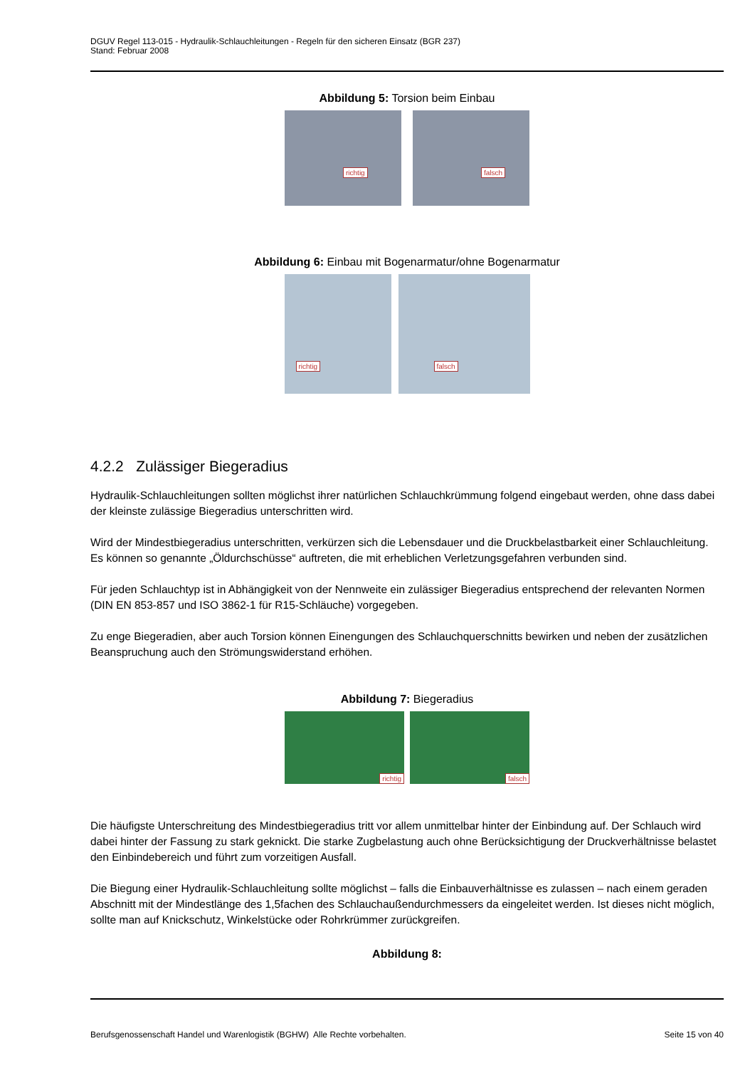DGUV Regel 113-015 - Hydraulik-Schlauchleitungen - Regeln für den sicheren Einsatz (BGR 237)
Stand: Februar 2008
Abbildung 5: Torsion beim Einbau
richtig
falsch
Abbildung 6: Einbau mit Bogenarmatur/ohne Bogenarmatur
richtig
falsch
4.2.2 Zulässiger Biegeradius
Hydraulik-Schlauchleitungen sollten möglichst ihrer natürlichen Schlauchkrümmung folgend eingebaut werden, ohne dass dabei der kleinste zulässige Biegeradius unterschritten wird.
Wird der Mindestbiegeradius unterschritten, verkürzen sich die Lebensdauer und die Druckbelastbarkeit einer Schlauchleitung. Es können so genannte „Öldurchschüsse“ auftreten, die mit erheblichen Verletzungsgefahren verbunden sind.
Für jeden Schlauchtyp ist in Abhängigkeit von der Nennweite ein zulässiger Biegeradius entsprechend der relevanten Normen (DIN EN 853-857 und ISO 3862-1 für R15-Schläuche) vorgegeben.
Zu enge Biegeradien, aber auch Torsion können Einengungen des Schlauchquerschnitts bewirken und neben der zusätzlichen Beanspruchung auch den Strömungswiderstand erhöhen.
Abbildung 7: Biegeradius
richtig
falsch
Die häufigste Unterschreitung des Mindestbiegeradius tritt vor allem unmittelbar hinter der Einbindung auf. Der Schlauch wird dabei hinter der Fassung zu stark geknickt. Die starke Zugbelastung auch ohne Berücksichtigung der Druckverhältnisse belastet den Einbindebereich und führt zum vorzeitigen Ausfall.
Die Biegung einer Hydraulik-Schlauchleitung sollte möglichst – falls die Einbauverhältnisse es zulassen – nach einem geraden Abschnitt mit der Mindestlänge des 1,5fachen des Schlauchaußendurchmessers da eingeleitet werden. Ist dieses nicht möglich, sollte man auf Knickschutz, Winkelstücke oder Rohrkrümmer zurückgreifen.
Abbildung 8:
Berufsgenossenschaft Handel und Warenlogistik (BGHW) Alle Rechte vorbehalten. Seite 15 von 40